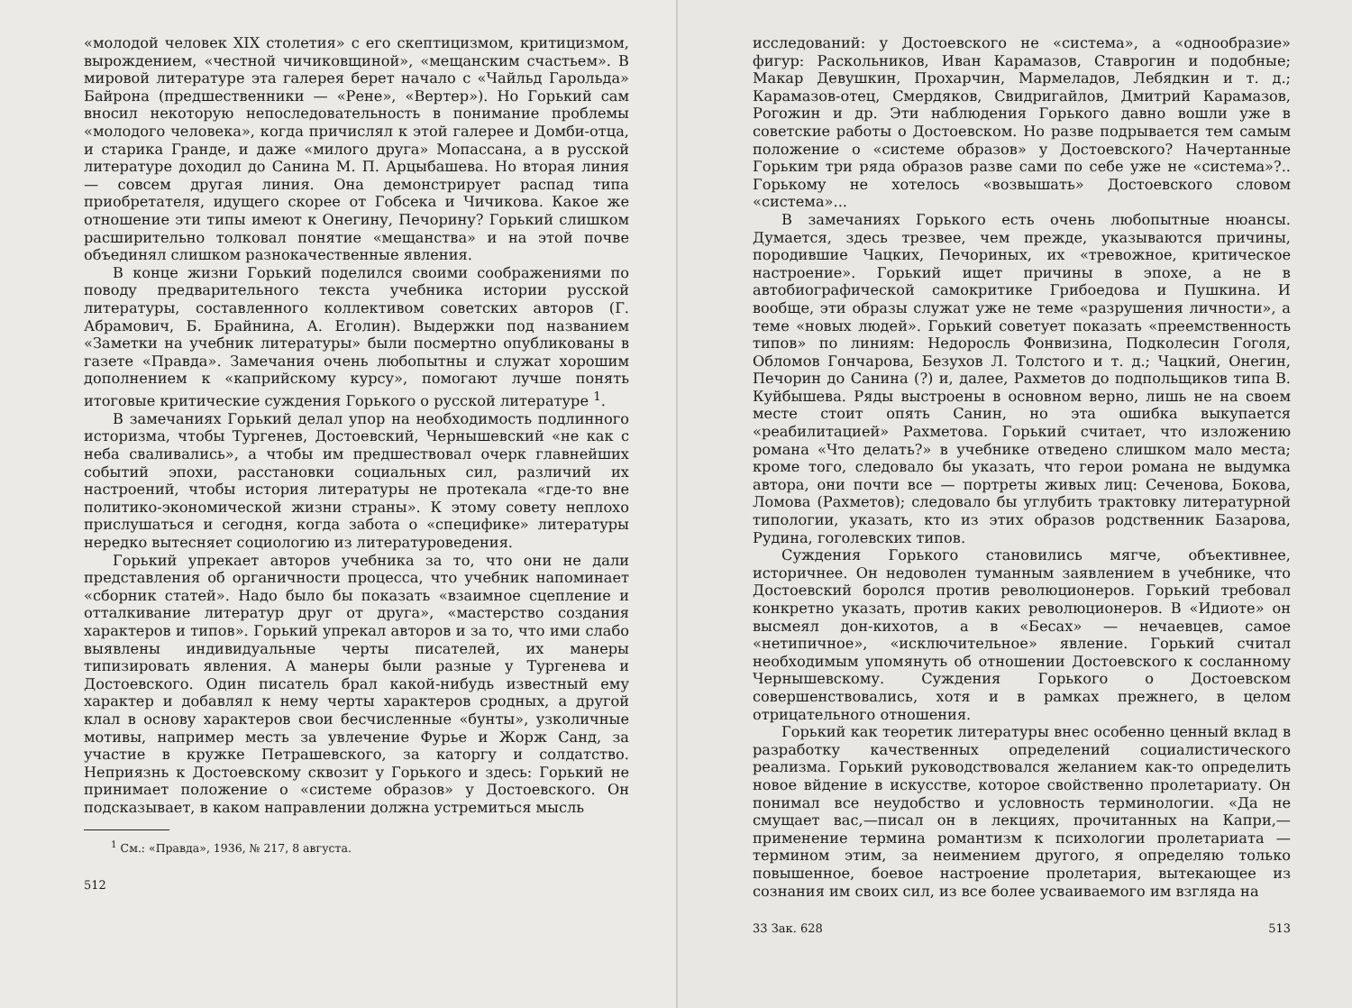«молодой человек XIX столетия» с его скептицизмом, критицизмом, вырождением, «честной чичиковщиной», «мещанским счастьем». В мировой литературе эта галерея берет начало с «Чайльд Гарольда» Байрона (предшественники — «Рене», «Вертер»). Но Горький сам вносил некоторую непоследовательность в понимание проблемы «молодого человека», когда причислял к этой галерее и Домби-отца, и старика Гранде, и даже «милого друга» Мопассана, а в русской литературе доходил до Санина М. П. Арцыбашева. Но вторая линия — совсем другая линия. Она демонстрирует распад типа приобретателя, идущего скорее от Гобсека и Чичикова. Какое же отношение эти типы имеют к Онегину, Печорину? Горький слишком расширительно толковал понятие «мещанства» и на этой почве объединял слишком разнокачественные явления.
В конце жизни Горький поделился своими соображениями по поводу предварительного текста учебника истории русской литературы, составленного коллективом советских авторов (Г. Абрамович, Б. Брайнина, А. Еголин). Выдержки под названием «Заметки на учебник литературы» были посмертно опубликованы в газете «Правда». Замечания очень любопытны и служат хорошим дополнением к «каприйскому курсу», помогают лучше понять итоговые критические суждения Горького о русской литературе <sup>1</sup>.
В замечаниях Горький делал упор на необходимость подлинного историзма, чтобы Тургенев, Достоевский, Чернышевский «не как с неба сваливались», а чтобы им предшествовал очерк главнейших событий эпохи, расстановки социальных сил, различий их настроений, чтобы история литературы не протекала «где-то вне политико-экономической жизни страны». К этому совету неплохо прислушаться и сегодня, когда забота о «специфике» литературы нередко вытесняет социологию из литературоведения.
Горький упрекает авторов учебника за то, что они не дали представления об органичности процесса, что учебник напоминает «сборник статей». Надо было бы показать «взаимное сцепление и отталкивание литератур друг от друга», «мастерство создания характеров и типов». Горький упрекал авторов и за то, что ими слабо выявлены индивидуальные черты писателей, их манеры типизировать явления. А манеры были разные у Тургенева и Достоевского. Один писатель брал какой-нибудь известный ему характер и добавлял к нему черты характеров сродных, а другой клал в основу характеров свои бесчисленные «бунты», узколичные мотивы, например месть за увлечение Фурье и Жорж Санд, за участие в кружке Петрашевского, за каторгу и солдатство. Неприязнь к Достоевскому сквозит у Горького и здесь: Горький не принимает положение о «системе образов» у Достоевского. Он подсказывает, в каком направлении должна устремиться мысль
<sup>1</sup> См.: «Правда», 1936, № 217, 8 августа.
512
исследований: у Достоевского не «система», а «однообразие» фигур: Раскольников, Иван Карамазов, Ставрогин и подобные; Макар Девушкин, Прохарчин, Мармеладов, Лебядкин и т. д.; Карамазов-отец, Смердяков, Свидригайлов, Дмитрий Карамазов, Рогожин и др. Эти наблюдения Горького давно вошли уже в советские работы о Достоевском. Но разве подрывается тем самым положение о «системе образов» у Достоевского? Начертанные Горьким три ряда образов разве сами по себе уже не «система»?.. Горькому не хотелось «возвышать» Достоевского словом «система»...
В замечаниях Горького есть очень любопытные нюансы. Думается, здесь трезвее, чем прежде, указываются причины, породившие Чацких, Печориных, их «тревожное, критическое настроение». Горький ищет причины в эпохе, а не в автобиографической самокритике Грибоедова и Пушкина. И вообще, эти образы служат уже не теме «разрушения личности», а теме «новых людей». Горький советует показать «преемственность типов» по линиям: Недоросль Фонвизина, Подколесин Гоголя, Обломов Гончарова, Безухов Л. Толстого и т. д.; Чацкий, Онегин, Печорин до Санина (?) и, далее, Рахметов до подпольщиков типа В. Куйбышева. Ряды выстроены в основном верно, лишь не на своем месте стоит опять Санин, но эта ошибка выкупается «реабилитацией» Рахметова. Горький считает, что изложению романа «Что делать?» в учебнике отведено слишком мало места; кроме того, следовало бы указать, что герои романа не выдумка автора, они почти все — портреты живых лиц: Сеченова, Бокова, Ломова (Рахметов); следовало бы углубить трактовку литературной типологии, указать, кто из этих образов родственник Базарова, Рудина, гоголевских типов.
Суждения Горького становились мягче, объективнее, историчнее. Он недоволен туманным заявлением в учебнике, что Достоевский боролся против революционеров. Горький требовал конкретно указать, против каких революционеров. В «Идиоте» он высмеял дон-кихотов, а в «Бесах» — нечаевцев, самое «нетипичное», «исключительное» явление. Горький считал необходимым упомянуть об отношении Достоевского к сосланному Чернышевскому. Суждения Горького о Достоевском совершенствовались, хотя и в рамках прежнего, в целом отрицательного отношения.
Горький как теоретик литературы внес особенно ценный вклад в разработку качественных определений социалистического реализма. Горький руководствовался желанием как-то определить новое вйдение в искусстве, которое свойственно пролетариату. Он понимал все неудобство и условность терминологии. «Да не смущает вас,—писал он в лекциях, прочитанных на Капри,—применение термина романтизм к психологии пролетариата — термином этим, за неимением другого, я определяю только повышенное, боевое настроение пролетария, вытекающее из сознания им своих сил, из все более усваиваемого им взгляда на
33 Зак. 628 513